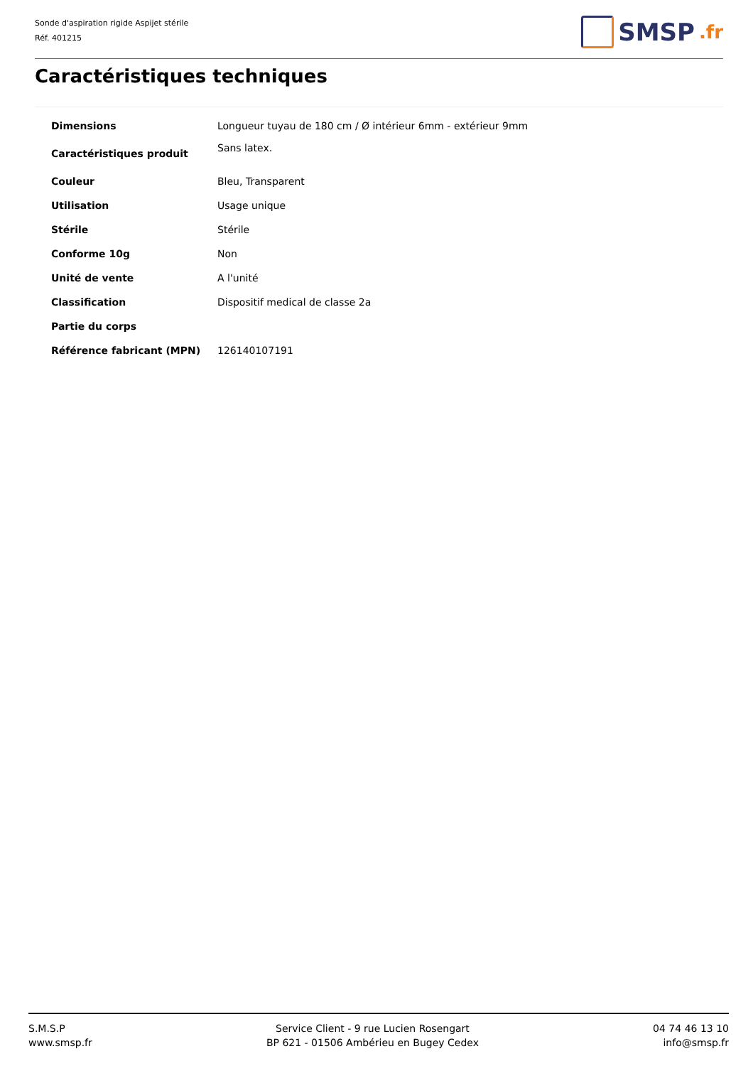Sonde d'aspiration rigide Aspijet stérile
Réf. 401215
SMSP.fr
Caractéristiques techniques
| Dimensions | Longueur tuyau de 180 cm / Ø intérieur 6mm - extérieur 9mm |
| Caractéristiques produit | Sans latex. |
| Couleur | Bleu, Transparent |
| Utilisation | Usage unique |
| Stérile | Stérile |
| Conforme 10g | Non |
| Unité de vente | A l'unité |
| Classification | Dispositif medical de classe 2a |
| Partie du corps | |
| Référence fabricant (MPN) | 126140107191 |
S.M.S.P
www.smsp.fr
Service Client - 9 rue Lucien Rosengart
BP 621 - 01506 Ambérieu en Bugey Cedex
04 74 46 13 10
info@smsp.fr